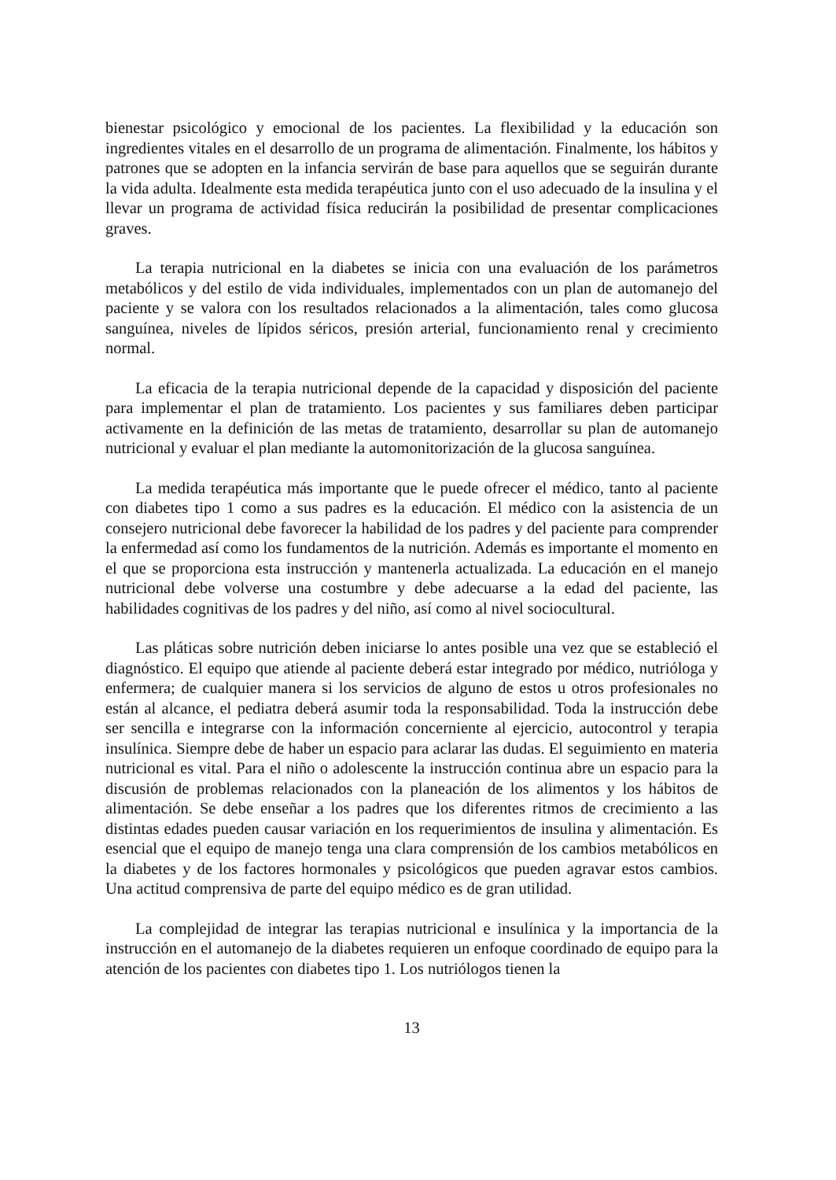bienestar psicológico y emocional de los pacientes. La flexibilidad y la educación son ingredientes vitales en el desarrollo de un programa de alimentación. Finalmente, los hábitos y patrones que se adopten en la infancia servirán de base para aquellos que se seguirán durante la vida adulta. Idealmente esta medida terapéutica junto con el uso adecuado de la insulina y el llevar un programa de actividad física reducirán la posibilidad de presentar complicaciones graves.
La terapia nutricional en la diabetes se inicia con una evaluación de los parámetros metabólicos y del estilo de vida individuales, implementados con un plan de automanejo del paciente y se valora con los resultados relacionados a la alimentación, tales como glucosa sanguínea, niveles de lípidos séricos, presión arterial, funcionamiento renal y crecimiento normal.
La eficacia de la terapia nutricional depende de la capacidad y disposición del paciente para implementar el plan de tratamiento. Los pacientes y sus familiares deben participar activamente en la definición de las metas de tratamiento, desarrollar su plan de automanejo nutricional y evaluar el plan mediante la automonitorización de la glucosa sanguínea.
La medida terapéutica más importante que le puede ofrecer el médico, tanto al paciente con diabetes tipo 1 como a sus padres es la educación. El médico con la asistencia de un consejero nutricional debe favorecer la habilidad de los padres y del paciente para comprender la enfermedad así como los fundamentos de la nutrición. Además es importante el momento en el que se proporciona esta instrucción y mantenerla actualizada. La educación en el manejo nutricional debe volverse una costumbre y debe adecuarse a la edad del paciente, las habilidades cognitivas de los padres y del niño, así como al nivel sociocultural.
Las pláticas sobre nutrición deben iniciarse lo antes posible una vez que se estableció el diagnóstico. El equipo que atiende al paciente deberá estar integrado por médico, nutrióloga y enfermera; de cualquier manera si los servicios de alguno de estos u otros profesionales no están al alcance, el pediatra deberá asumir toda la responsabilidad. Toda la instrucción debe ser sencilla e integrarse con la información concerniente al ejercicio, autocontrol y terapia insulínica. Siempre debe de haber un espacio para aclarar las dudas. El seguimiento en materia nutricional es vital. Para el niño o adolescente la instrucción continua abre un espacio para la discusión de problemas relacionados con la planeación de los alimentos y los hábitos de alimentación. Se debe enseñar a los padres que los diferentes ritmos de crecimiento a las distintas edades pueden causar variación en los requerimientos de insulina y alimentación. Es esencial que el equipo de manejo tenga una clara comprensión de los cambios metabólicos en la diabetes y de los factores hormonales y psicológicos que pueden agravar estos cambios. Una actitud comprensiva de parte del equipo médico es de gran utilidad.
La complejidad de integrar las terapias nutricional e insulínica y la importancia de la instrucción en el automanejo de la diabetes requieren un enfoque coordinado de equipo para la atención de los pacientes con diabetes tipo 1. Los nutriólogos tienen la
13